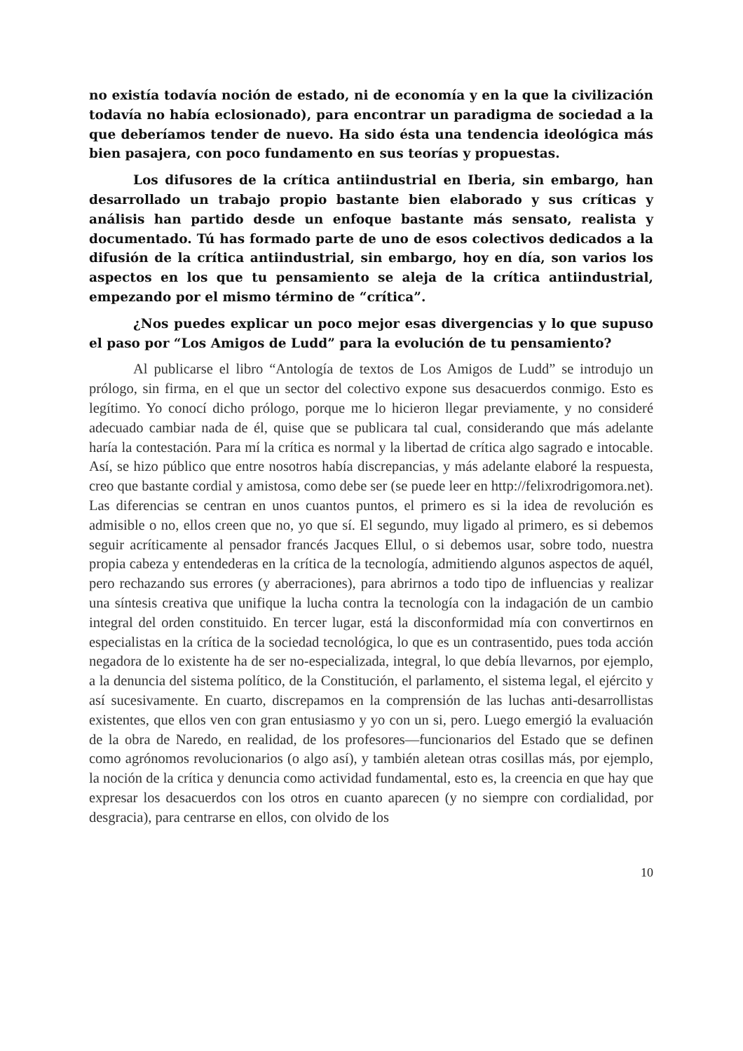no existía todavía noción de estado, ni de economía y en la que la civilización todavía no había eclosionado), para encontrar un paradigma de sociedad a la que deberíamos tender de nuevo. Ha sido ésta una tendencia ideológica más bien pasajera, con poco fundamento en sus teorías y propuestas.
Los difusores de la crítica antiindustrial en Iberia, sin embargo, han desarrollado un trabajo propio bastante bien elaborado y sus críticas y análisis han partido desde un enfoque bastante más sensato, realista y documentado. Tú has formado parte de uno de esos colectivos dedicados a la difusión de la crítica antiindustrial, sin embargo, hoy en día, son varios los aspectos en los que tu pensamiento se aleja de la crítica antiindustrial, empezando por el mismo término de “crítica”.
¿Nos puedes explicar un poco mejor esas divergencias y lo que supuso el paso por “Los Amigos de Ludd” para la evolución de tu pensamiento?
Al publicarse el libro “Antología de textos de Los Amigos de Ludd” se introdujo un prólogo, sin firma, en el que un sector del colectivo expone sus desacuerdos conmigo. Esto es legítimo. Yo conocí dicho prólogo, porque me lo hicieron llegar previamente, y no consideré adecuado cambiar nada de él, quise que se publicara tal cual, considerando que más adelante haría la contestación. Para mí la crítica es normal y la libertad de crítica algo sagrado e intocable. Así, se hizo público que entre nosotros había discrepancias, y más adelante elaboré la respuesta, creo que bastante cordial y amistosa, como debe ser (se puede leer en http://felixrodrigomora.net). Las diferencias se centran en unos cuantos puntos, el primero es si la idea de revolución es admisible o no, ellos creen que no, yo que sí. El segundo, muy ligado al primero, es si debemos seguir acríticamente al pensador francés Jacques Ellul, o si debemos usar, sobre todo, nuestra propia cabeza y entendederas en la crítica de la tecnología, admitiendo algunos aspectos de aquél, pero rechazando sus errores (y aberraciones), para abrirnos a todo tipo de influencias y realizar una síntesis creativa que unifique la lucha contra la tecnología con la indagación de un cambio integral del orden constituido. En tercer lugar, está la disconformidad mía con convertirnos en especialistas en la crítica de la sociedad tecnológica, lo que es un contrasentido, pues toda acción negadora de lo existente ha de ser no-especializada, integral, lo que debía llevarnos, por ejemplo, a la denuncia del sistema político, de la Constitución, el parlamento, el sistema legal, el ejército y así sucesivamente. En cuarto, discrepamos en la comprensión de las luchas anti-desarrollistas existentes, que ellos ven con gran entusiasmo y yo con un si, pero. Luego emergió la evaluación de la obra de Naredo, en realidad, de los profesores—funcionarios del Estado que se definen como agrónomos revolucionarios (o algo así), y también aletean otras cosillas más, por ejemplo, la noción de la crítica y denuncia como actividad fundamental, esto es, la creencia en que hay que expresar los desacuerdos con los otros en cuanto aparecen (y no siempre con cordialidad, por desgracia), para centrarse en ellos, con olvido de los
10